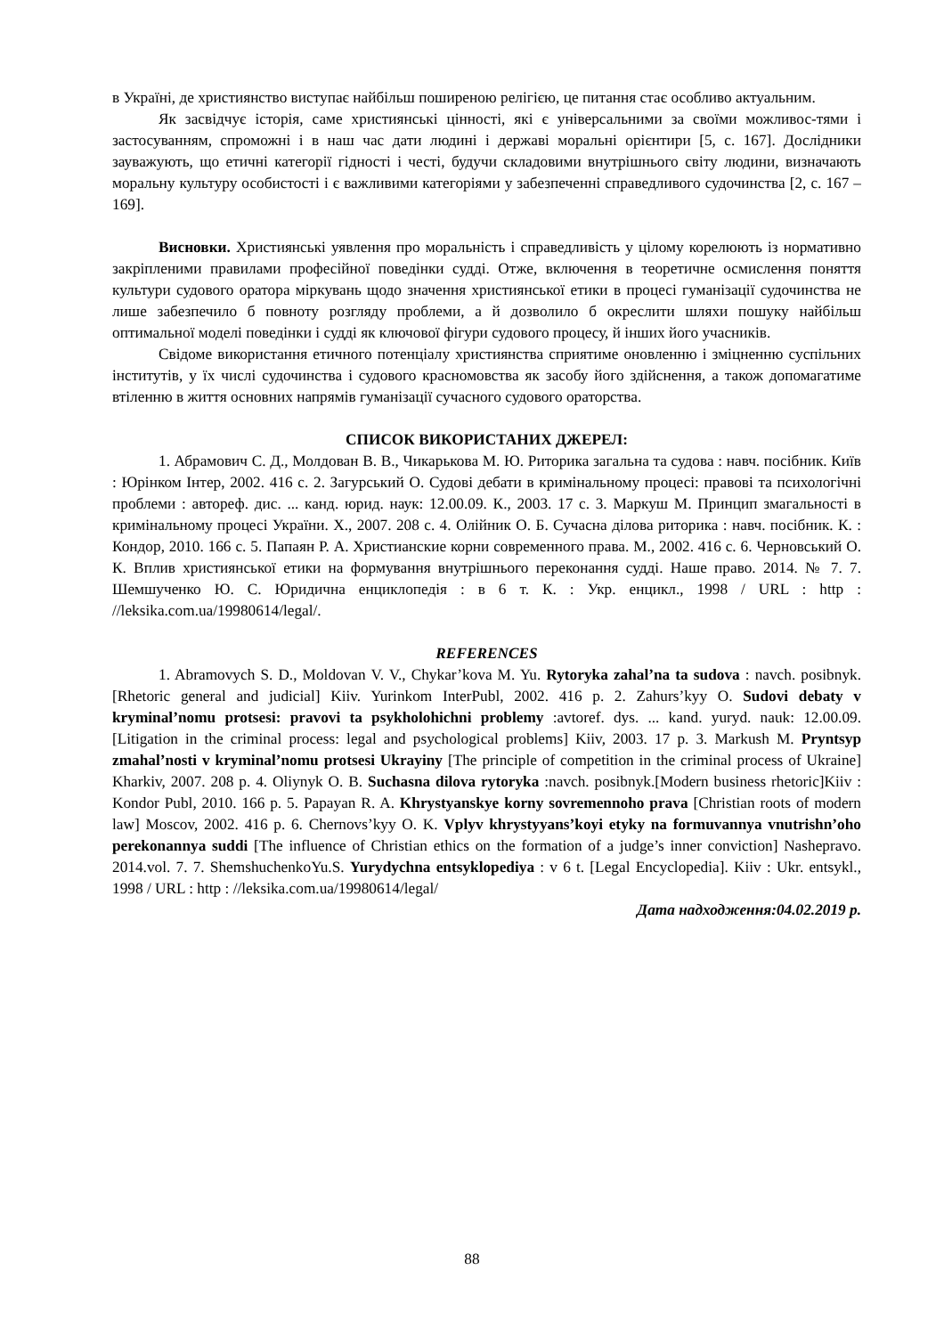в Україні, де християнство виступає найбільш поширеною релігією, це питання стає особливо актуальним.
Як засвідчує історія, саме християнські цінності, які є універсальними за своїми можливос-тями і застосуванням, спроможні і в наш час дати людині і державі моральні орієнтири [5, с. 167]. Дослідники зауважують, що етичні категорії гідності і честі, будучи складовими внутрішнього світу людини, визначають моральну культуру особистості і є важливими категоріями у забезпеченні справедливого судочинства [2, с. 167 – 169].
Висновки. Християнські уявлення про моральність і справедливість у цілому корелюють із нормативно закріпленими правилами професійної поведінки судді. Отже, включення в теоретичне осмислення поняття культури судового оратора міркувань щодо значення християнської етики в процесі гуманізації судочинства не лише забезпечило б повноту розгляду проблеми, а й дозволило б окреслити шляхи пошуку найбільш оптимальної моделі поведінки і судді як ключової фігури судового процесу, й інших його учасників.
Свідоме використання етичного потенціалу християнства сприятиме оновленню і зміцненню суспільних інститутів, у їх числі судочинства і судового красномовства як засобу його здійснення, а також допомагатиме втіленню в життя основних напрямів гуманізації сучасного судового ораторства.
СПИСОК ВИКОРИСТАНИХ ДЖЕРЕЛ:
1. Абрамович С. Д., Молдован В. В., Чикарькова М. Ю. Риторика загальна та судова : навч. посібник. Київ : Юрінком Інтер, 2002. 416 с. 2. Загурський О. Судові дебати в кримінальному процесі: правові та психологічні проблеми : автореф. дис. ... канд. юрид. наук: 12.00.09. К., 2003. 17 с. 3. Маркуш М. Принцип змагальності в кримінальному процесі України. Х., 2007. 208 с. 4. Олійник О. Б. Сучасна ділова риторика : навч. посібник. К. : Кондор, 2010. 166 с. 5. Папаян Р. А. Христианские корни современного права. М., 2002. 416 с. 6. Черновський О. К. Вплив християнської етики на формування внутрішнього переконання судді. Наше право. 2014. № 7. 7. Шемшученко Ю. С. Юридична енциклопедія : в 6 т. К. : Укр. енцикл., 1998 / URL : http : //leksika.com.ua/19980614/legal/.
REFERENCES
1. Abramovych S. D., Moldovan V. V., Chykar’kova M. Yu. Rytoryka zahal’na ta sudova : navch. posibnyk. [Rhetoric general and judicial] Kiiv. Yurinkom InterPubl, 2002. 416 p. 2. Zahurs’kyy O. Sudovi debaty v kryminal’nomu protsesi: pravovi ta psykholohichni problemy :avtoref. dys. ... kand. yuryd. nauk: 12.00.09. [Litigation in the criminal process: legal and psychological problems] Kiiv, 2003. 17 p. 3. Markush M. Pryntsyp zmahal’nosti v kryminal’nomu protsesi Ukrayiny [The principle of competition in the criminal process of Ukraine] Kharkiv, 2007. 208 p. 4. Oliynyk O. B. Suchasna dilova rytoryka :navch. posibnyk.[Modern business rhetoric]Kiiv : Kondor Publ, 2010. 166 p. 5. Papayan R. A. Khrystyanskye korny sovremennoho prava [Christian roots of modern law] Moscov, 2002. 416 p. 6. Chernovs’kyy O. K. Vplyv khrystyyans’koyi etyky na formuvannya vnutrishn’oho perekonannya suddi [The influence of Christian ethics on the formation of a judge’s inner conviction] Nashepravo. 2014.vol. 7. 7. ShemshuchenkoYu.S. Yurydychna entsyklopediya : v 6 t. [Legal Encyclopedia]. Kiiv : Ukr. entsykl., 1998 / URL : http : //leksika.com.ua/19980614/legal/
Дата надходження:04.02.2019 р.
88